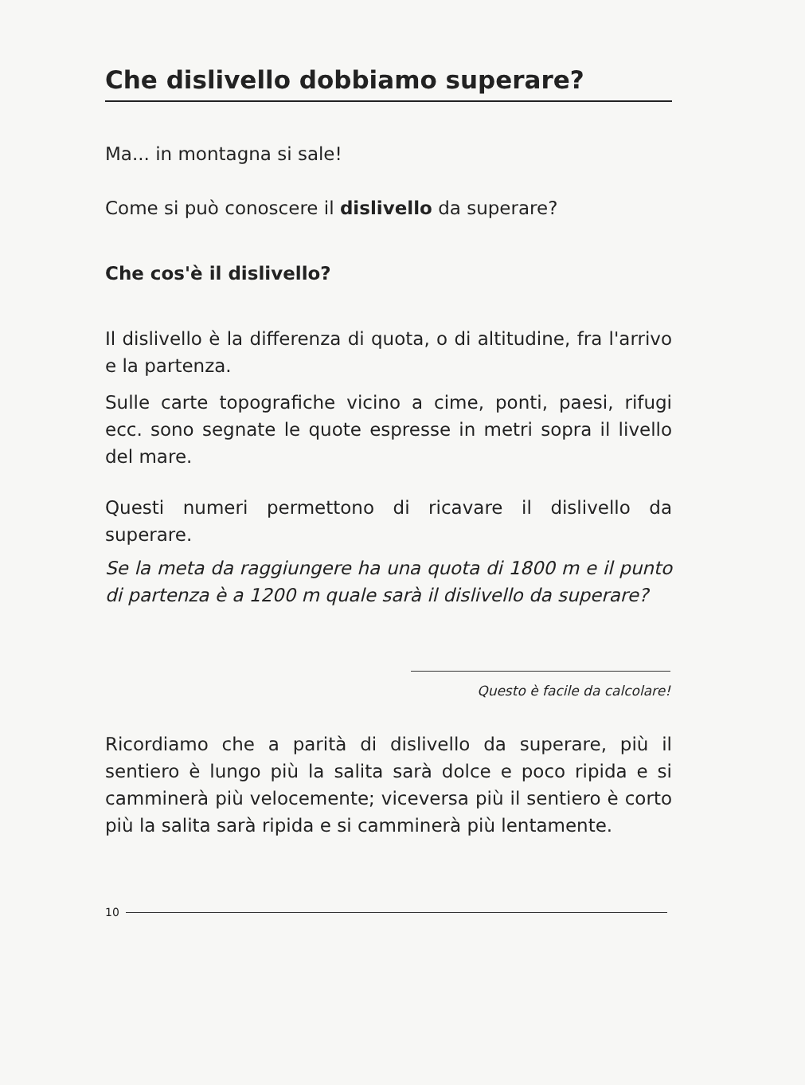Che dislivello dobbiamo superare?
Ma... in montagna si sale!
Come si può conoscere il dislivello da superare?
Che cos'è il dislivello?
Il dislivello è la differenza di quota, o di altitudine, fra l'arrivo e la partenza.
Sulle carte topografiche vicino a cime, ponti, paesi, rifugi ecc. sono segnate le quote espresse in metri sopra il livello del mare.
Questi numeri permettono di ricavare il dislivello da superare.
Se la meta da raggiungere ha una quota di 1800 m e il punto di partenza è a 1200 m quale sarà il dislivello da superare?
Questo è facile da calcolare!
Ricordiamo che a parità di dislivello da superare, più il sentiero è lungo più la salita sarà dolce e poco ripida e si camminerà più velocemente; viceversa più il sentiero è corto più la salita sarà ripida e si camminerà più lentamente.
10